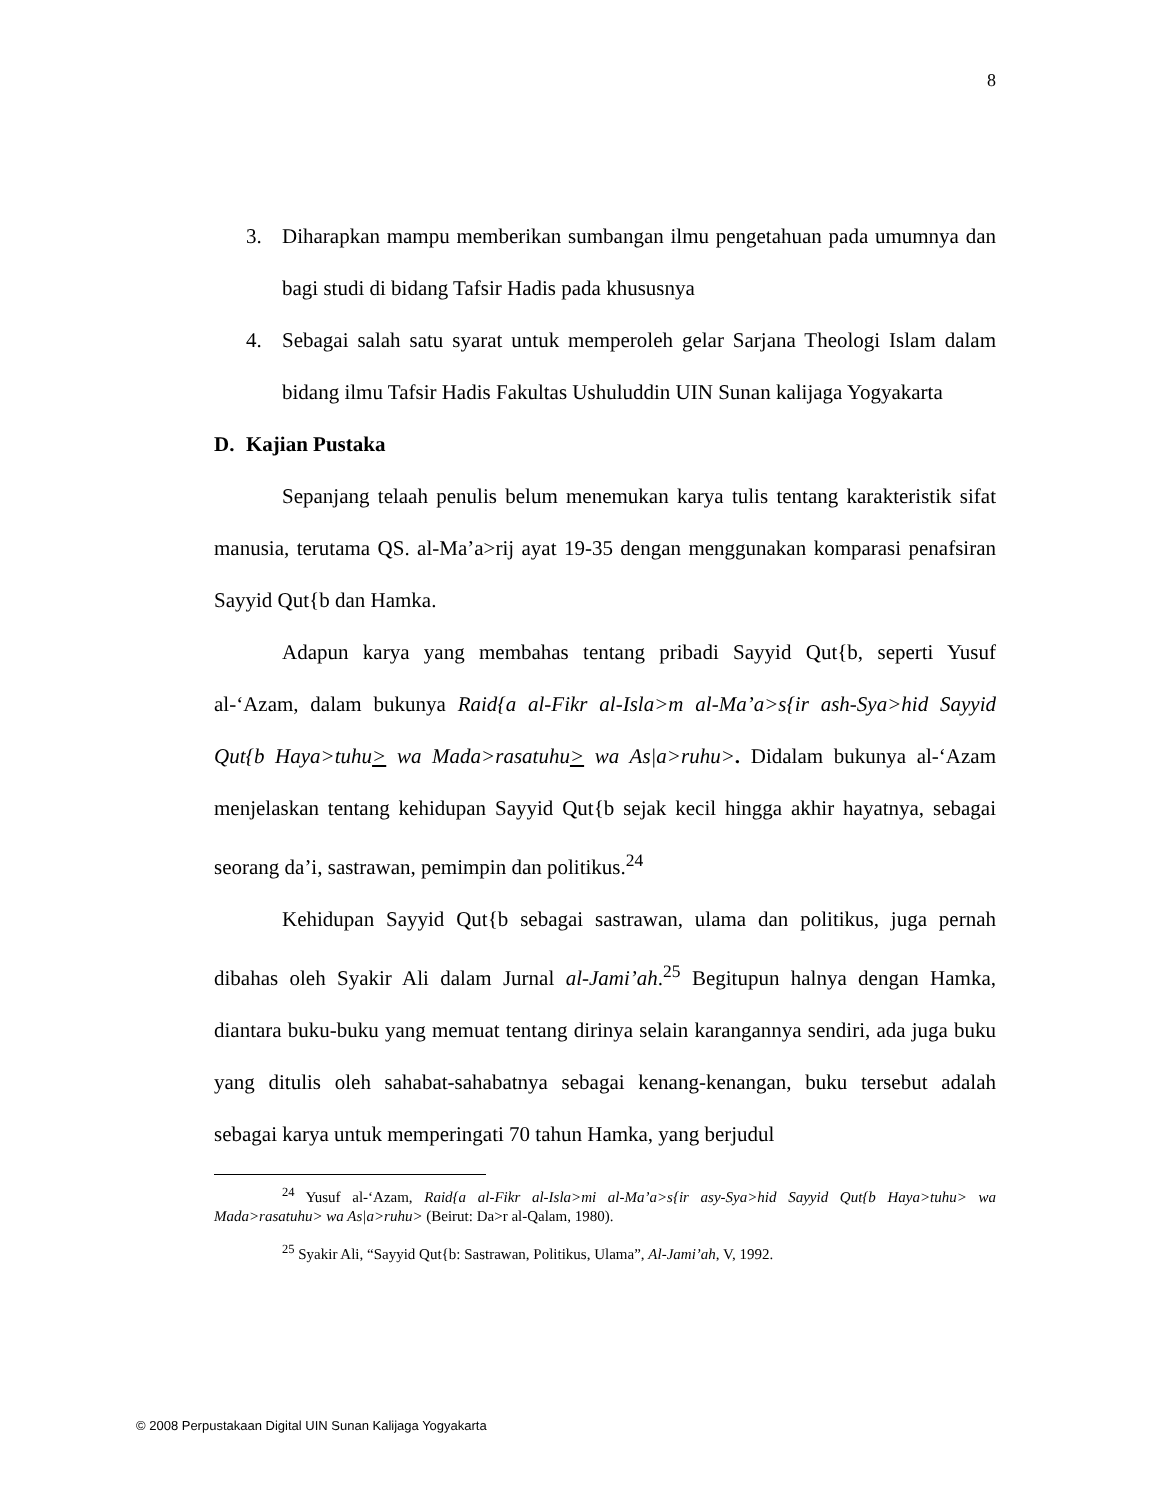8
3. Diharapkan mampu memberikan sumbangan ilmu pengetahuan pada umumnya dan bagi studi di bidang Tafsir Hadis pada khususnya
4. Sebagai salah satu syarat untuk memperoleh gelar Sarjana Theologi Islam dalam bidang ilmu Tafsir Hadis Fakultas Ushuluddin UIN Sunan kalijaga Yogyakarta
D. Kajian Pustaka
Sepanjang telaah penulis belum menemukan karya tulis tentang karakteristik sifat manusia, terutama QS. al-Ma’a>rij ayat 19-35 dengan menggunakan komparasi penafsiran Sayyid Qut{b dan Hamka.
Adapun karya yang membahas tentang pribadi Sayyid Qut{b, seperti Yusuf al-‘Azam, dalam bukunya Raid{a al-Fikr al-Isla>m al-Ma’a>s{ir ash-Sya>hid Sayyid Qut{b Haya>tuhu> wa Mada>rasatuhu> wa As|a>ruhu>. Didalam bukunya al-‘Azam menjelaskan tentang kehidupan Sayyid Qut{b sejak kecil hingga akhir hayatnya, sebagai seorang da’i, sastrawan, pemimpin dan politikus.<sup>24</sup>
Kehidupan Sayyid Qut{b sebagai sastrawan, ulama dan politikus, juga pernah dibahas oleh Syakir Ali dalam Jurnal al-Jami’ah.<sup>25</sup> Begitupun halnya dengan Hamka, diantara buku-buku yang memuat tentang dirinya selain karangannya sendiri, ada juga buku yang ditulis oleh sahabat-sahabatnya sebagai kenang-kenangan, buku tersebut adalah sebagai karya untuk memperingati 70 tahun Hamka, yang berjudul
<sup>24</sup> Yusuf al-‘Azam, Raid{a al-Fikr al-Isla>mi al-Ma’a>s{ir asy-Sya>hid Sayyid Qut{b Haya>tuhu> wa Mada>rasatuhu> wa As|a>ruhu> (Beirut: Da>r al-Qalam, 1980).
<sup>25</sup> Syakir Ali, “Sayyid Qut{b: Sastrawan, Politikus, Ulama”, Al-Jami’ah, V, 1992.
© 2008 Perpustakaan Digital UIN Sunan Kalijaga Yogyakarta